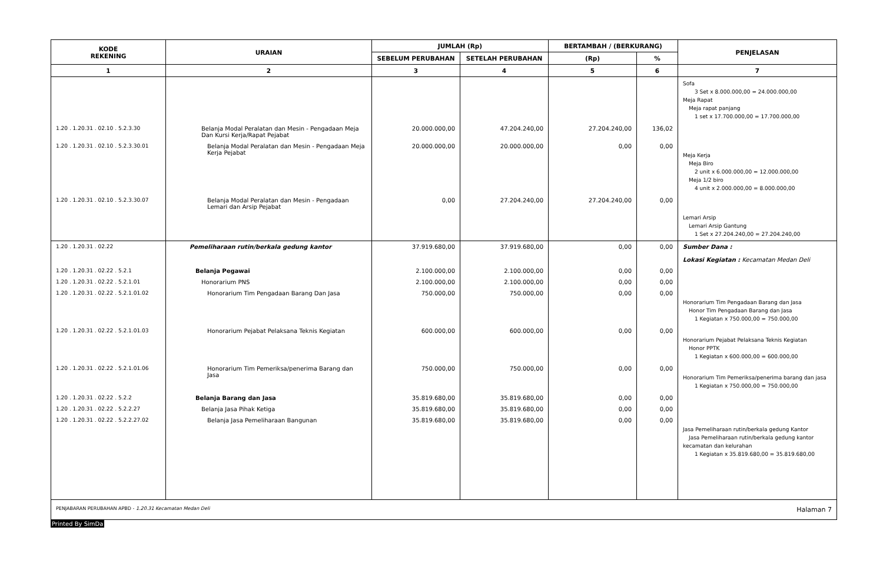| KODE REKENING | URAIAN | JUMLAH (Rp) | | BERTAMBAH / (BERKURANG) | | PENJELASAN |
| --- | --- | --- | --- | --- | --- | --- |
| | | SEBELUM PERUBAHAN | SETELAH PERUBAHAN | (Rp) | % | |
| 1 | 2 | 3 | 4 | 5 | 6 | 7 |
| | | | | | | Sofa 3 Set x 8.000.000,00 = 24.000.000,00 Meja Rapat Meja rapat panjang 1 set x 17.700.000,00 = 17.700.000,00 |
| 1.20 . 1.20.31 . 02.10 . 5.2.3.30 | Belanja Modal Peralatan dan Mesin - Pengadaan Meja Dan Kursi Kerja/Rapat Pejabat | 20.000.000,00 | 47.204.240,00 | 27.204.240,00 | 136,02 | |
| 1.20 . 1.20.31 . 02.10 . 5.2.3.30.01 | Belanja Modal Peralatan dan Mesin - Pengadaan Meja Kerja Pejabat | 20.000.000,00 | 20.000.000,00 | 0,00 | 0,00 | Meja Kerja Meja Biro 2 unit x 6.000.000,00 = 12.000.000,00 Meja 1/2 biro 4 unit x 2.000.000,00 = 8.000.000,00 |
| 1.20 . 1.20.31 . 02.10 . 5.2.3.30.07 | Belanja Modal Peralatan dan Mesin - Pengadaan Lemari dan Arsip Pejabat | 0,00 | 27.204.240,00 | 27.204.240,00 | 0,00 | Lemari Arsip Lemari Arsip Gantung 1 Set x 27.204.240,00 = 27.204.240,00 |
| 1.20 . 1.20.31 . 02.22 | Pemeliharaan rutin/berkala gedung kantor | 37.919.680,00 | 37.919.680,00 | 0,00 | 0,00 | Sumber Dana : Lokasi Kegiatan : Kecamatan Medan Deli |
| 1.20 . 1.20.31 . 02.22 . 5.2.1 | Belanja Pegawai | 2.100.000,00 | 2.100.000,00 | 0,00 | 0,00 | |
| 1.20 . 1.20.31 . 02.22 . 5.2.1.01 | Honorarium PNS | 2.100.000,00 | 2.100.000,00 | 0,00 | 0,00 | |
| 1.20 . 1.20.31 . 02.22 . 5.2.1.01.02 | Honorarium Tim Pengadaan Barang Dan Jasa | 750.000,00 | 750.000,00 | 0,00 | 0,00 | Honorarium Tim Pengadaan Barang dan Jasa Honor Tim Pengadaan Barang dan Jasa 1 Kegiatan x 750.000,00 = 750.000,00 |
| 1.20 . 1.20.31 . 02.22 . 5.2.1.01.03 | Honorarium Pejabat Pelaksana Teknis Kegiatan | 600.000,00 | 600.000,00 | 0,00 | 0,00 | Honorarium Pejabat Pelaksana Teknis Kegiatan Honor PPTK 1 Kegiatan x 600.000,00 = 600.000,00 |
| 1.20 . 1.20.31 . 02.22 . 5.2.1.01.06 | Honorarium Tim Pemeriksa/penerima Barang dan Jasa | 750.000,00 | 750.000,00 | 0,00 | 0,00 | Honorarium Tim Pemeriksa/penerima barang dan jasa 1 Kegiatan x 750.000,00 = 750.000,00 |
| 1.20 . 1.20.31 . 02.22 . 5.2.2 | Belanja Barang dan Jasa | 35.819.680,00 | 35.819.680,00 | 0,00 | 0,00 | |
| 1.20 . 1.20.31 . 02.22 . 5.2.2.27 | Belanja Jasa Pihak Ketiga | 35.819.680,00 | 35.819.680,00 | 0,00 | 0,00 | |
| 1.20 . 1.20.31 . 02.22 . 5.2.2.27.02 | Belanja Jasa Pemeliharaan Bangunan | 35.819.680,00 | 35.819.680,00 | 0,00 | 0,00 | Jasa Pemeliharaan rutin/berkala gedung Kantor Jasa Pemeliharaan rutin/berkala gedung kantor kecamatan dan kelurahan 1 Kegiatan x 35.819.680,00 = 35.819.680,00 |
PENJABARAN PERUBAHAN APBD - 1.20.31 Kecamatan Medan Deli Halaman 7
Printed By SimDa